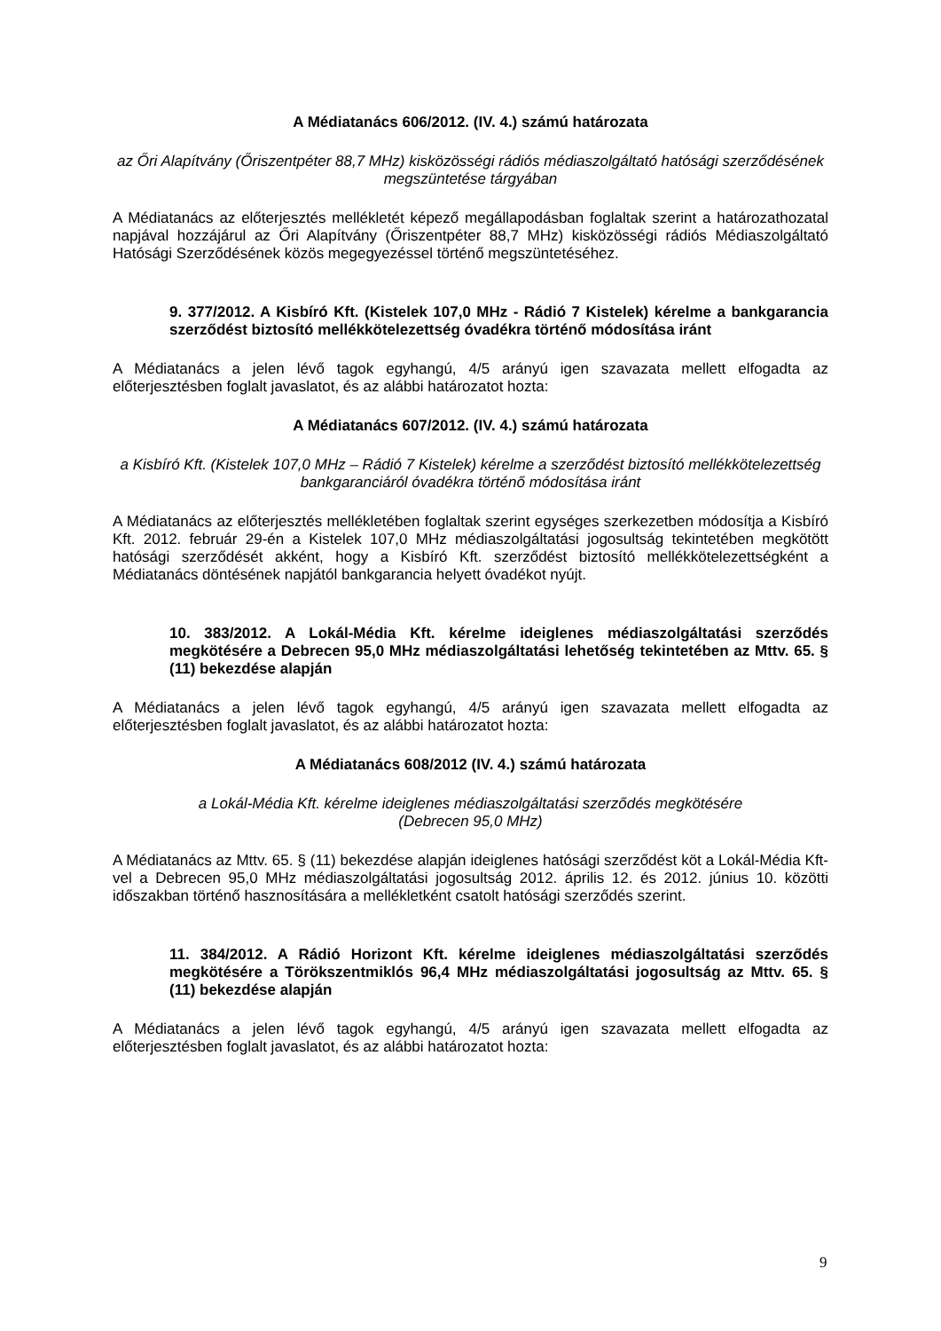A Médiatanács 606/2012. (IV. 4.) számú határozata
az Őri Alapítvány (Őriszentpéter 88,7 MHz) kisközösségi rádiós médiaszolgáltató hatósági szerződésének megszüntetése tárgyában
A Médiatanács az előterjesztés mellékletét képező megállapodásban foglaltak szerint a határozathozatal napjával hozzájárul az Őri Alapítvány (Őriszentpéter 88,7 MHz) kisközösségi rádiós Médiaszolgáltató Hatósági Szerződésének közös megegyezéssel történő megszüntetéséhez.
9. 377/2012. A Kisbíró Kft. (Kistelek 107,0 MHz - Rádió 7 Kistelek) kérelme a bankgarancia szerződést biztosító mellékkötelezettség óvadékra történő módosítása iránt
A Médiatanács a jelen lévő tagok egyhangú, 4/5 arányú igen szavazata mellett elfogadta az előterjesztésben foglalt javaslatot, és az alábbi határozatot hozta:
A Médiatanács 607/2012. (IV. 4.) számú határozata
a Kisbíró Kft. (Kistelek 107,0 MHz – Rádió 7 Kistelek) kérelme a szerződést biztosító mellékkötelezettség bankgaranciáról óvadékra történő módosítása iránt
A Médiatanács az előterjesztés mellékletében foglaltak szerint egységes szerkezetben módosítja a Kisbíró Kft. 2012. február 29-én a Kistelek 107,0 MHz médiaszolgáltatási jogosultság tekintetében megkötött hatósági szerződését akként, hogy a Kisbíró Kft. szerződést biztosító mellékkötelezettségként a Médiatanács döntésének napjától bankgarancia helyett óvadékot nyújt.
10. 383/2012. A Lokál-Média Kft. kérelme ideiglenes médiaszolgáltatási szerződés megkötésére a Debrecen 95,0 MHz médiaszolgáltatási lehetőség tekintetében az Mttv. 65. § (11) bekezdése alapján
A Médiatanács a jelen lévő tagok egyhangú, 4/5 arányú igen szavazata mellett elfogadta az előterjesztésben foglalt javaslatot, és az alábbi határozatot hozta:
A Médiatanács 608/2012 (IV. 4.) számú határozata
a Lokál-Média Kft. kérelme ideiglenes médiaszolgáltatási szerződés megkötésére
(Debrecen 95,0 MHz)
A Médiatanács az Mttv. 65. § (11) bekezdése alapján ideiglenes hatósági szerződést köt a Lokál-Média Kft-vel a Debrecen 95,0 MHz médiaszolgáltatási jogosultság 2012. április 12. és 2012. június 10. közötti időszakban történő hasznosítására a mellékletként csatolt hatósági szerződés szerint.
11. 384/2012. A Rádió Horizont Kft. kérelme ideiglenes médiaszolgáltatási szerződés megkötésére a Törökszentmiklós 96,4 MHz médiaszolgáltatási jogosultság az Mttv. 65. § (11) bekezdése alapján
A Médiatanács a jelen lévő tagok egyhangú, 4/5 arányú igen szavazata mellett elfogadta az előterjesztésben foglalt javaslatot, és az alábbi határozatot hozta:
9